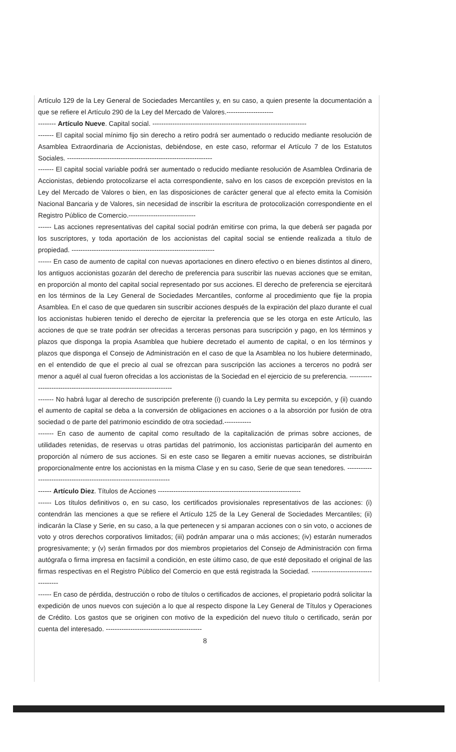Artículo 129 de la Ley General de Sociedades Mercantiles y, en su caso, a quien presente la documentación a que se refiere el Artículo 290 de la Ley del Mercado de Valores.---------------------
-------- Artículo Nueve. Capital social. ---------------------------------------------------------------------
------- El capital social mínimo fijo sin derecho a retiro podrá ser aumentado o reducido mediante resolución de Asamblea Extraordinaria de Accionistas, debiéndose, en este caso, reformar el Artículo 7 de los Estatutos Sociales. -----------------------------------------------------------------
------- El capital social variable podrá ser aumentado o reducido mediante resolución de Asamblea Ordinaria de Accionistas, debiendo protocolizarse el acta correspondiente, salvo en los casos de excepción previstos en la Ley del Mercado de Valores o bien, en las disposiciones de carácter general que al efecto emita la Comisión Nacional Bancaria y de Valores, sin necesidad de inscribir la escritura de protocolización correspondiente en el Registro Público de Comercio.------------------------------
------ Las acciones representativas del capital social podrán emitirse con prima, la que deberá ser pagada por los suscriptores, y toda aportación de los accionistas del capital social se entiende realizada a título de propiedad. ----------------------------------------------------------------
------ En caso de aumento de capital con nuevas aportaciones en dinero efectivo o en bienes distintos al dinero, los antiguos accionistas gozarán del derecho de preferencia para suscribir las nuevas acciones que se emitan, en proporción al monto del capital social representado por sus acciones. El derecho de preferencia se ejercitará en los términos de la Ley General de Sociedades Mercantiles, conforme al procedimiento que fije la propia Asamblea. En el caso de que quedaren sin suscribir acciones después de la expiración del plazo durante el cual los accionistas hubieren tenido el derecho de ejercitar la preferencia que se les otorga en este Artículo, las acciones de que se trate podrán ser ofrecidas a terceras personas para suscripción y pago, en los términos y plazos que disponga la propia Asamblea que hubiere decretado el aumento de capital, o en los términos y plazos que disponga el Consejo de Administración en el caso de que la Asamblea no los hubiere determinado, en el entendido de que el precio al cual se ofrezcan para suscripción las acciones a terceros no podrá ser menor a aquél al cual fueron ofrecidas a los accionistas de la Sociedad en el ejercicio de su preferencia. ----------------------------------------------------------------------
------- No habrá lugar al derecho de suscripción preferente (i) cuando la Ley permita su excepción, y (ii) cuando el aumento de capital se deba a la conversión de obligaciones en acciones o a la absorción por fusión de otra sociedad o de parte del patrimonio escindido de otra sociedad.------------
------- En caso de aumento de capital como resultado de la capitalización de primas sobre acciones, de utilidades retenidas, de reservas u otras partidas del patrimonio, los accionistas participarán del aumento en proporción al número de sus acciones. Si en este caso se llegaren a emitir nuevas acciones, se distribuirán proporcionalmente entre los accionistas en la misma Clase y en su caso, Serie de que sean tenedores. ----------------------------------------------------------------------
------ Artículo Diez. Títulos de Acciones ----------------------------------------------------------------
------ Los títulos definitivos o, en su caso, los certificados provisionales representativos de las acciones: (i) contendrán las menciones a que se refiere el Artículo 125 de la Ley General de Sociedades Mercantiles; (ii) indicarán la Clase y Serie, en su caso, a la que pertenecen y si amparan acciones con o sin voto, o acciones de voto y otros derechos corporativos limitados; (iii) podrán amparar una o más acciones; (iv) estarán numerados progresivamente; y (v) serán firmados por dos miembros propietarios del Consejo de Administración con firma autógrafa o firma impresa en facsímil a condición, en este último caso, de que esté depositado el original de las firmas respectivas en el Registro Público del Comercio en que está registrada la Sociedad. ------------------------------------
------ En caso de pérdida, destrucción o robo de títulos o certificados de acciones, el propietario podrá solicitar la expedición de unos nuevos con sujeción a lo que al respecto dispone la Ley General de Títulos y Operaciones de Crédito. Los gastos que se originen con motivo de la expedición del nuevo título o certificado, serán por cuenta del interesado. -------------------------------------------
8